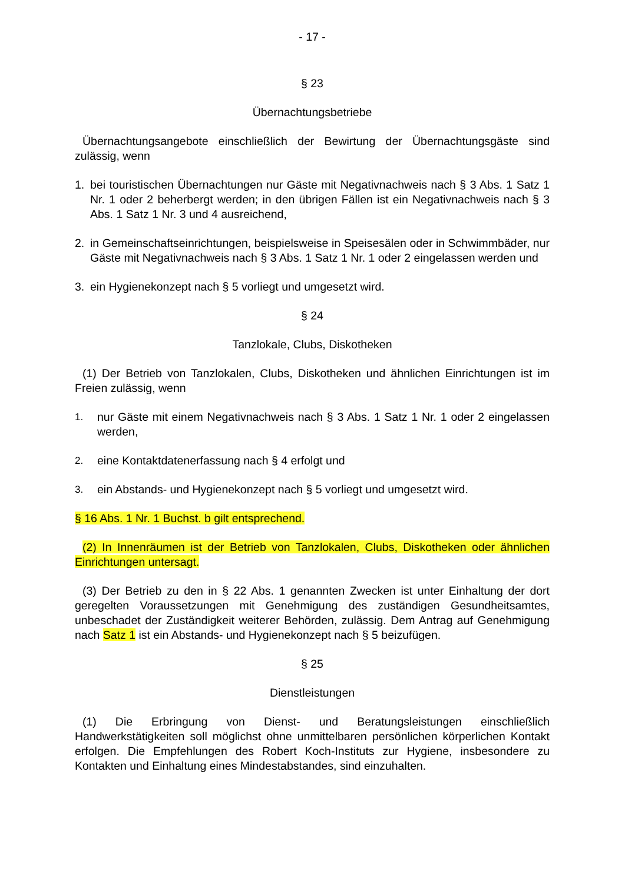- 17 -
§ 23
Übernachtungsbetriebe
Übernachtungsangebote einschließlich der Bewirtung der Übernachtungsgäste sind zulässig, wenn
1. bei touristischen Übernachtungen nur Gäste mit Negativnachweis nach § 3 Abs. 1 Satz 1 Nr. 1 oder 2 beherbergt werden; in den übrigen Fällen ist ein Negativnachweis nach § 3 Abs. 1 Satz 1 Nr. 3 und 4 ausreichend,
2. in Gemeinschaftseinrichtungen, beispielsweise in Speisesälen oder in Schwimmbäder, nur Gäste mit Negativnachweis nach § 3 Abs. 1 Satz 1 Nr. 1 oder 2 eingelassen werden und
3. ein Hygienekonzept nach § 5 vorliegt und umgesetzt wird.
§ 24
Tanzlokale, Clubs, Diskotheken
(1) Der Betrieb von Tanzlokalen, Clubs, Diskotheken und ähnlichen Einrichtungen ist im Freien zulässig, wenn
1. nur Gäste mit einem Negativnachweis nach § 3 Abs. 1 Satz 1 Nr. 1 oder 2 eingelassen werden,
2. eine Kontaktdatenerfassung nach § 4 erfolgt und
3. ein Abstands- und Hygienekonzept nach § 5 vorliegt und umgesetzt wird.
§ 16 Abs. 1 Nr. 1 Buchst. b gilt entsprechend.
(2) In Innenräumen ist der Betrieb von Tanzlokalen, Clubs, Diskotheken oder ähnlichen Einrichtungen untersagt.
(3) Der Betrieb zu den in § 22 Abs. 1 genannten Zwecken ist unter Einhaltung der dort geregelten Voraussetzungen mit Genehmigung des zuständigen Gesundheitsamtes, unbeschadet der Zuständigkeit weiterer Behörden, zulässig. Dem Antrag auf Genehmigung nach Satz 1 ist ein Abstands- und Hygienekonzept nach § 5 beizufügen.
§ 25
Dienstleistungen
(1) Die Erbringung von Dienst- und Beratungsleistungen einschließlich Handwerkstätigkeiten soll möglichst ohne unmittelbaren persönlichen körperlichen Kontakt erfolgen. Die Empfehlungen des Robert Koch-Instituts zur Hygiene, insbesondere zu Kontakten und Einhaltung eines Mindestabstandes, sind einzuhalten.